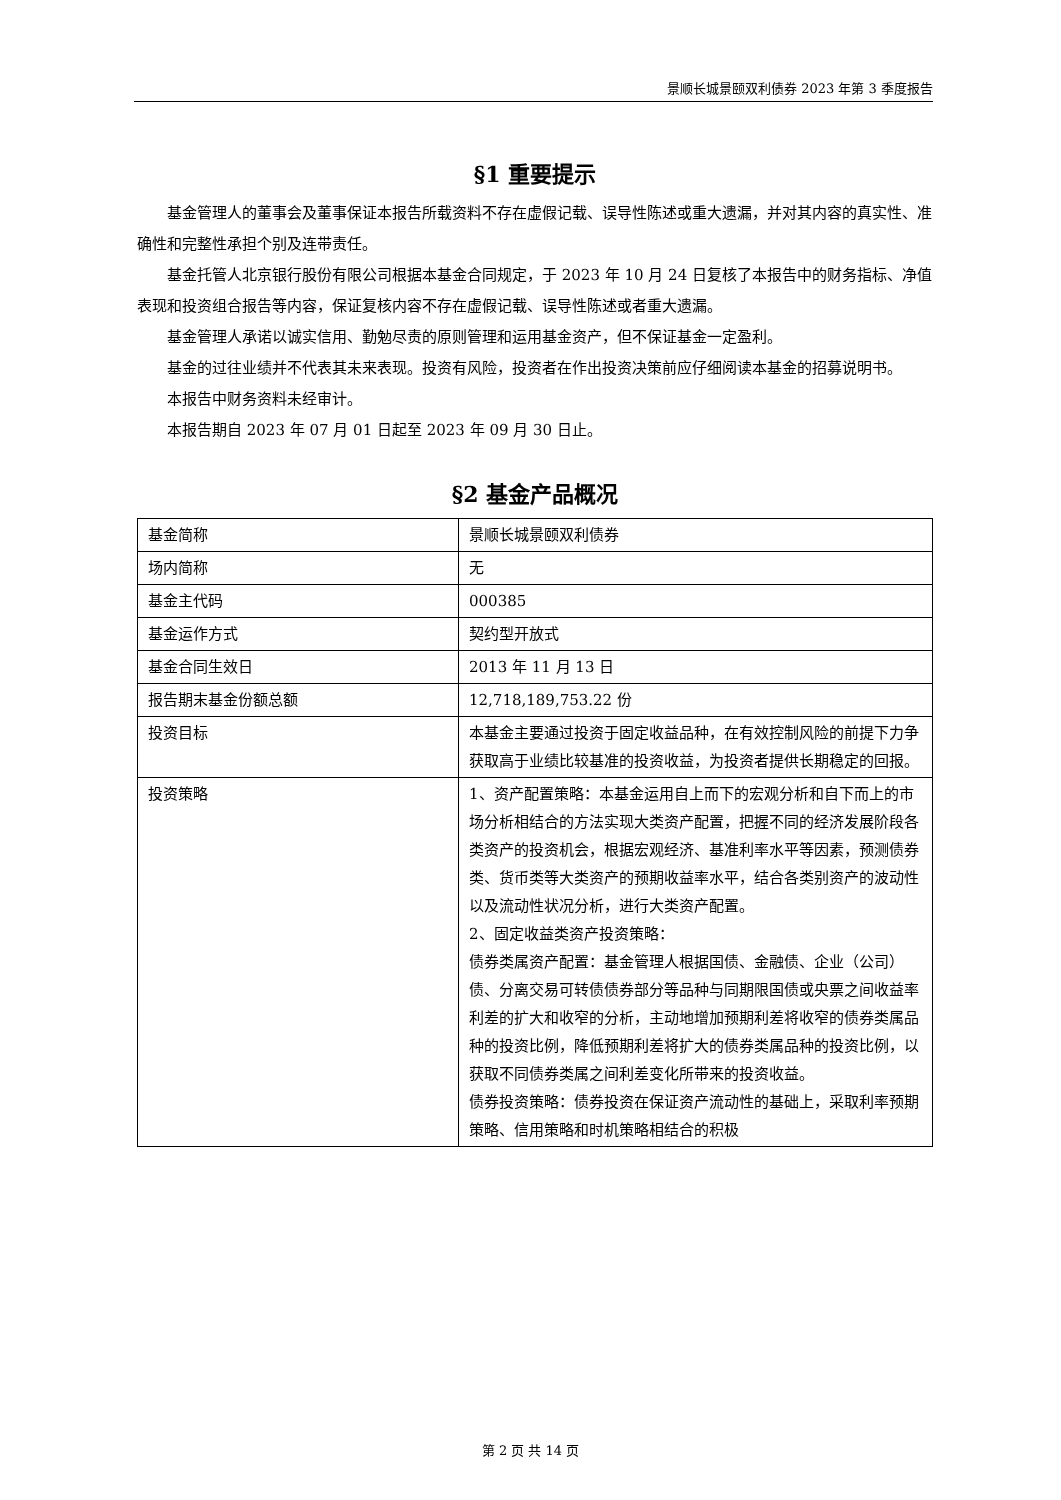景顺长城景颐双利债券 2023 年第 3 季度报告
§1 重要提示
基金管理人的董事会及董事保证本报告所载资料不存在虚假记载、误导性陈述或重大遗漏，并对其内容的真实性、准确性和完整性承担个别及连带责任。
基金托管人北京银行股份有限公司根据本基金合同规定，于 2023 年 10 月 24 日复核了本报告中的财务指标、净值表现和投资组合报告等内容，保证复核内容不存在虚假记载、误导性陈述或者重大遗漏。
基金管理人承诺以诚实信用、勤勉尽责的原则管理和运用基金资产，但不保证基金一定盈利。
基金的过往业绩并不代表其未来表现。投资有风险，投资者在作出投资决策前应仔细阅读本基金的招募说明书。
本报告中财务资料未经审计。
本报告期自 2023 年 07 月 01 日起至 2023 年 09 月 30 日止。
§2 基金产品概况
| 基金简称 | 景顺长城景颐双利债券 |
| 场内简称 | 无 |
| 基金主代码 | 000385 |
| 基金运作方式 | 契约型开放式 |
| 基金合同生效日 | 2013 年 11 月 13 日 |
| 报告期末基金份额总额 | 12,718,189,753.22 份 |
| 投资目标 | 本基金主要通过投资于固定收益品种，在有效控制风险的前提下力争获取高于业绩比较基准的投资收益，为投资者提供长期稳定的回报。 |
| 投资策略 | 1、资产配置策略：本基金运用自上而下的宏观分析和自下而上的市场分析相结合的方法实现大类资产配置，把握不同的经济发展阶段各类资产的投资机会，根据宏观经济、基准利率水平等因素，预测债券类、货币类等大类资产的预期收益率水平，结合各类别资产的波动性以及流动性状况分析，进行大类资产配置。 2、固定收益类资产投资策略： 债券类属资产配置：基金管理人根据国债、金融债、企业（公司）债、分离交易可转债债券部分等品种与同期限国债或央票之间收益率利差的扩大和收窄的分析，主动地增加预期利差将收窄的债券类属品种的投资比例，降低预期利差将扩大的债券类属品种的投资比例，以获取不同债券类属之间利差变化所带来的投资收益。 债券投资策略：债券投资在保证资产流动性的基础上，采取利率预期策略、信用策略和时机策略相结合的积极 |
第 2 页 共 14 页